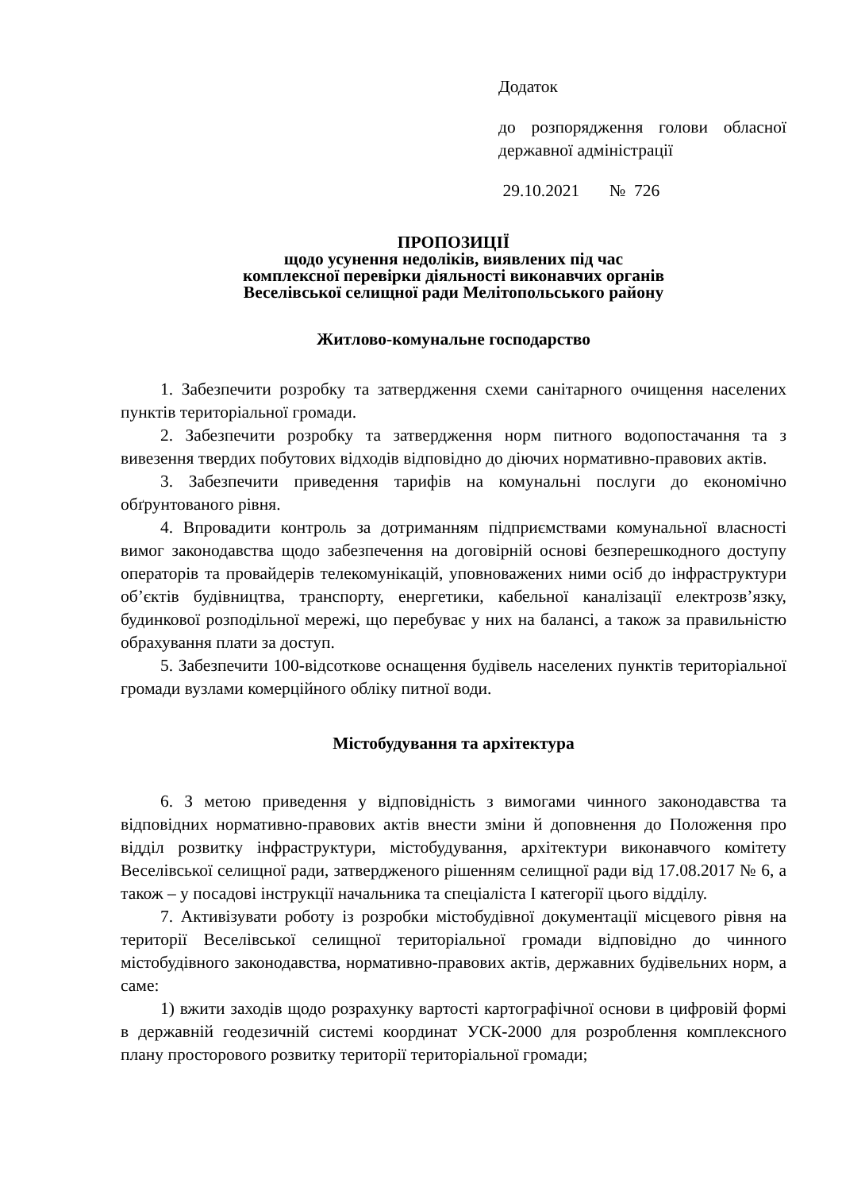Додаток
до розпорядження голови обласної державної адміністрації
29.10.2021 № 726
ПРОПОЗИЦІЇ
щодо усунення недоліків, виявлених під час
комплексної перевірки діяльності виконавчих органів
Веселівської селищної ради Мелітопольського району
Житлово-комунальне господарство
1. Забезпечити розробку та затвердження схеми санітарного очищення населених пунктів територіальної громади.
2. Забезпечити розробку та затвердження норм питного водопостачання та з вивезення твердих побутових відходів відповідно до діючих нормативно-правових актів.
3. Забезпечити приведення тарифів на комунальні послуги до економічно обґрунтованого рівня.
4. Впровадити контроль за дотриманням підприємствами комунальної власності вимог законодавства щодо забезпечення на договірній основі безперешкодного доступу операторів та провайдерів телекомунікацій, уповноважених ними осіб до інфраструктури об’єктів будівництва, транспорту, енергетики, кабельної каналізації електрозв’язку, будинкової розподільної мережі, що перебуває у них на балансі, а також за правильністю обрахування плати за доступ.
5. Забезпечити 100-відсоткове оснащення будівель населених пунктів територіальної громади вузлами комерційного обліку питної води.
Містобудування та архітектура
6. З метою приведення у відповідність з вимогами чинного законодавства та відповідних нормативно-правових актів внести зміни й доповнення до Положення про відділ розвитку інфраструктури, містобудування, архітектури виконавчого комітету Веселівської селищної ради, затвердженого рішенням селищної ради від 17.08.2017 № 6, а також – у посадові інструкції начальника та спеціаліста І категорії цього відділу.
7. Активізувати роботу із розробки містобудівної документації місцевого рівня на території Веселівської селищної територіальної громади відповідно до чинного містобудівного законодавства, нормативно-правових актів, державних будівельних норм, а саме:
1) вжити заходів щодо розрахунку вартості картографічної основи в цифровій формі в державній геодезичній системі координат УСК-2000 для розроблення комплексного плану просторового розвитку території територіальної громади;